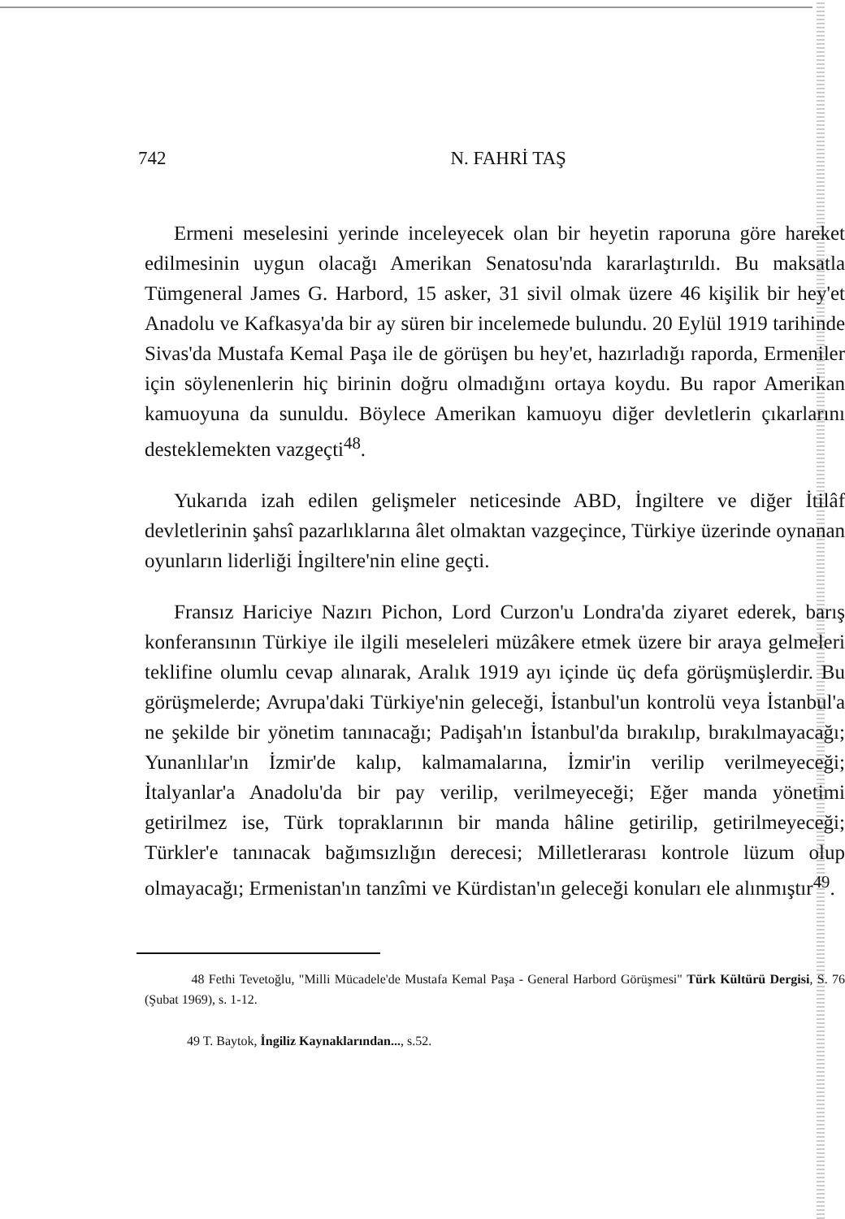742 N. FAHRİ TAŞ
Ermeni meselesini yerinde inceleyecek olan bir heyetin raporuna göre hareket edilmesinin uygun olacağı Amerikan Senatosu'nda kararlaştırıldı. Bu maksatla Tümgeneral James G. Harbord, 15 asker, 31 sivil olmak üzere 46 kişilik bir hey'et Anadolu ve Kafkasya'da bir ay süren bir incelemede bulundu. 20 Eylül 1919 tarihinde Sivas'da Mustafa Kemal Paşa ile de görüşen bu hey'et, hazırladığı raporda, Ermeniler için söylenenlerin hiç birinin doğru olmadığını ortaya koydu. Bu rapor Amerikan kamuoyuna da sunuldu. Böylece Amerikan kamuoyu diğer devletlerin çıkarlarını desteklemekten vazgeçti<sup>48</sup>.
Yukarıda izah edilen gelişmeler neticesinde ABD, İngiltere ve diğer İtilâf devletlerinin şahsî pazarlıklarına âlet olmaktan vazgeçince, Türkiye üzerinde oynanan oyunların liderliği İngiltere'nin eline geçti.
Fransız Hariciye Nazırı Pichon, Lord Curzon'u Londra'da ziyaret ederek, barış konferansının Türkiye ile ilgili meseleleri müzâkere etmek üzere bir araya gelmeleri teklifine olumlu cevap alınarak, Aralık 1919 ayı içinde üç defa görüşmüşlerdir. Bu görüşmelerde; Avrupa'daki Türkiye'nin geleceği, İstanbul'un kontrolü veya İstanbul'a ne şekilde bir yönetim tanınacağı; Padişah'ın İstanbul'da bırakılıp, bırakılmayacağı; Yunanlılar'ın İzmir'de kalıp, kalmamalarına, İzmir'in verilip verilmeyeceği; İtalyanlar'a Anadolu'da bir pay verilip, verilmeyeceği; Eğer manda yönetimi getirilmez ise, Türk topraklarının bir manda hâline getirilip, getirilmeyeceği; Türkler'e tanınacak bağımsızlığın derecesi; Milletlerarası kontrole lüzum olup olmayacağı; Ermenistan'ın tanzîmi ve Kürdistan'ın geleceği konuları ele alınmıştır<sup>49</sup>.
48 Fethi Tevetoğlu, "Milli Mücadele'de Mustafa Kemal Paşa - General Harbord Görüşmesi" Türk Kültürü Dergisi, S. 76 (Şubat 1969), s. 1-12.
49 T. Baytok, İngiliz Kaynaklarından..., s.52.